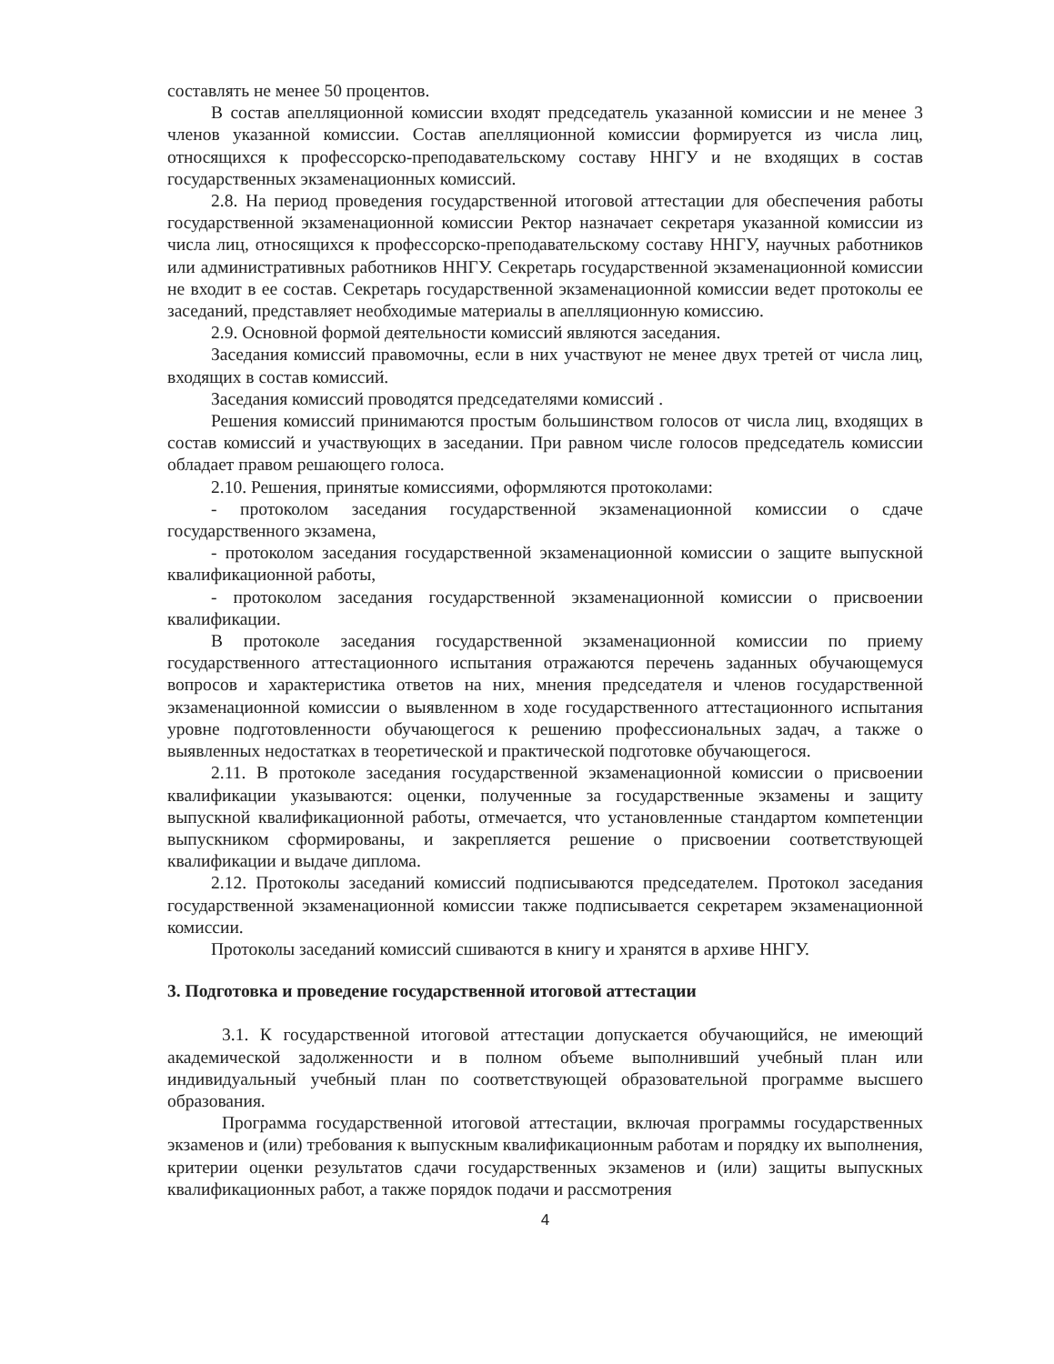составлять не менее 50 процентов.
В состав апелляционной комиссии входят председатель указанной комиссии и не менее 3 членов указанной комиссии. Состав апелляционной комиссии формируется из числа лиц, относящихся к профессорско-преподавательскому составу ННГУ и не входящих в состав государственных экзаменационных комиссий.
2.8. На период проведения государственной итоговой аттестации для обеспечения работы государственной экзаменационной комиссии Ректор назначает секретаря указанной комиссии из числа лиц, относящихся к профессорско-преподавательскому составу ННГУ, научных работников или административных работников ННГУ. Секретарь государственной экзаменационной комиссии не входит в ее состав. Секретарь государственной экзаменационной комиссии ведет протоколы ее заседаний, представляет необходимые материалы в апелляционную комиссию.
2.9. Основной формой деятельности комиссий являются заседания.
Заседания комиссий правомочны, если в них участвуют не менее двух третей от числа лиц, входящих в состав комиссий.
Заседания комиссий проводятся председателями комиссий .
Решения комиссий принимаются простым большинством голосов от числа лиц, входящих в состав комиссий и участвующих в заседании. При равном числе голосов председатель комиссии обладает правом решающего голоса.
2.10. Решения, принятые комиссиями, оформляются протоколами:
- протоколом заседания государственной экзаменационной комиссии о сдаче государственного экзамена,
- протоколом заседания государственной экзаменационной комиссии о защите выпускной квалификационной работы,
- протоколом заседания государственной экзаменационной комиссии о присвоении квалификации.
В протоколе заседания государственной экзаменационной комиссии по приему государственного аттестационного испытания отражаются перечень заданных обучающемуся вопросов и характеристика ответов на них, мнения председателя и членов государственной экзаменационной комиссии о выявленном в ходе государственного аттестационного испытания уровне подготовленности обучающегося к решению профессиональных задач, а также о выявленных недостатках в теоретической и практической подготовке обучающегося.
2.11. В протоколе заседания государственной экзаменационной комиссии о присвоении квалификации указываются: оценки, полученные за государственные экзамены и защиту выпускной квалификационной работы, отмечается, что установленные стандартом компетенции выпускником сформированы, и закрепляется решение о присвоении соответствующей квалификации и выдаче диплома.
2.12. Протоколы заседаний комиссий подписываются председателем. Протокол заседания государственной экзаменационной комиссии также подписывается секретарем экзаменационной комиссии.
Протоколы заседаний комиссий сшиваются в книгу и хранятся в архиве ННГУ.
3. Подготовка и проведение государственной итоговой аттестации
3.1. К государственной итоговой аттестации допускается обучающийся, не имеющий академической задолженности и в полном объеме выполнивший учебный план или индивидуальный учебный план по соответствующей образовательной программе высшего образования.
Программа государственной итоговой аттестации, включая программы государственных экзаменов и (или) требования к выпускным квалификационным работам и порядку их выполнения, критерии оценки результатов сдачи государственных экзаменов и (или) защиты выпускных квалификационных работ, а также порядок подачи и рассмотрения
4